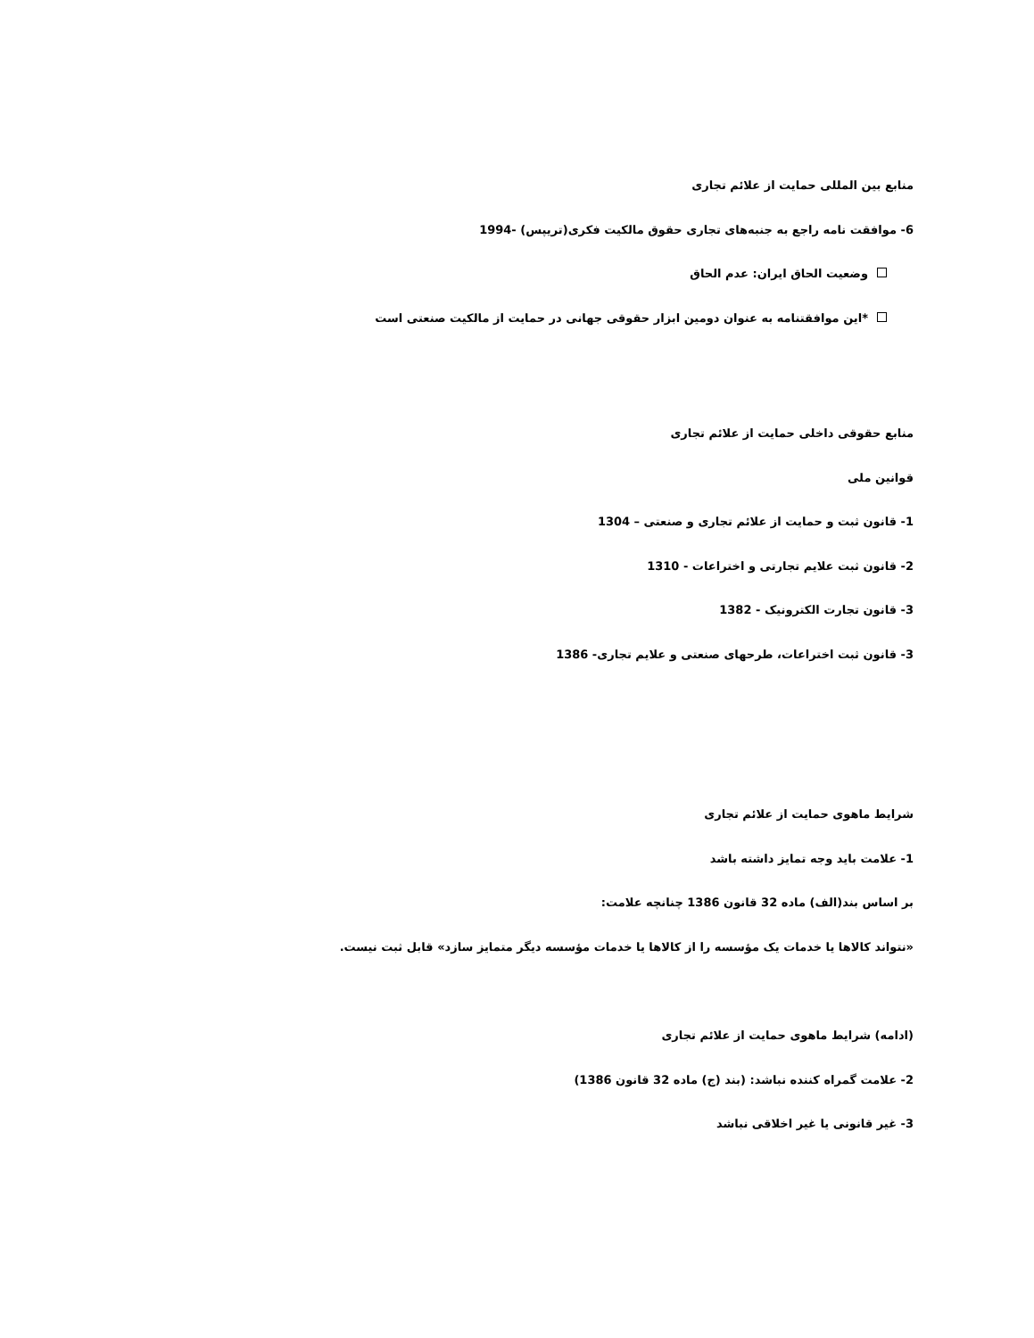منابع بین المللی حمایت از علائم تجاری
6- موافقت نامه راجع به جنبه‌های تجاری حقوق مالکیت فکری(تریپس) -1994
وضعیت الحاق ایران: عدم الحاق
*این موافقتنامه به عنوان دومین ابزار حقوقی جهانی در حمایت از مالکیت صنعتی است
منابع حقوقی داخلی حمایت از علائم تجاری
قوانین ملی
1- قانون ثبت و حمایت از علائم تجاری و صنعتی – 1304
2- قانون ثبت علایم تجارتی و اختراعات - 1310
3- قانون تجارت الکترونیک - 1382
3- قانون ثبت اختراعات، طرحهای صنعتی و علایم تجاری- 1386
شرایط ماهوی حمایت از علائم تجاری
1- علامت باید وجه تمایز داشته باشد
بر اساس بند(الف) ماده 32 قانون 1386 چنانچه علامت:
«نتواند کالاها یا خدمات یک مؤسسه را از کالاها یا خدمات مؤسسه دیگر متمایز سازد» قابل ثبت نیست.
(ادامه) شرایط ماهوی حمایت از علائم تجاری
2- علامت گمراه کننده نباشد: (بند (ج) ماده 32 قانون 1386)
3- غیر قانونی یا غیر اخلاقی نباشد